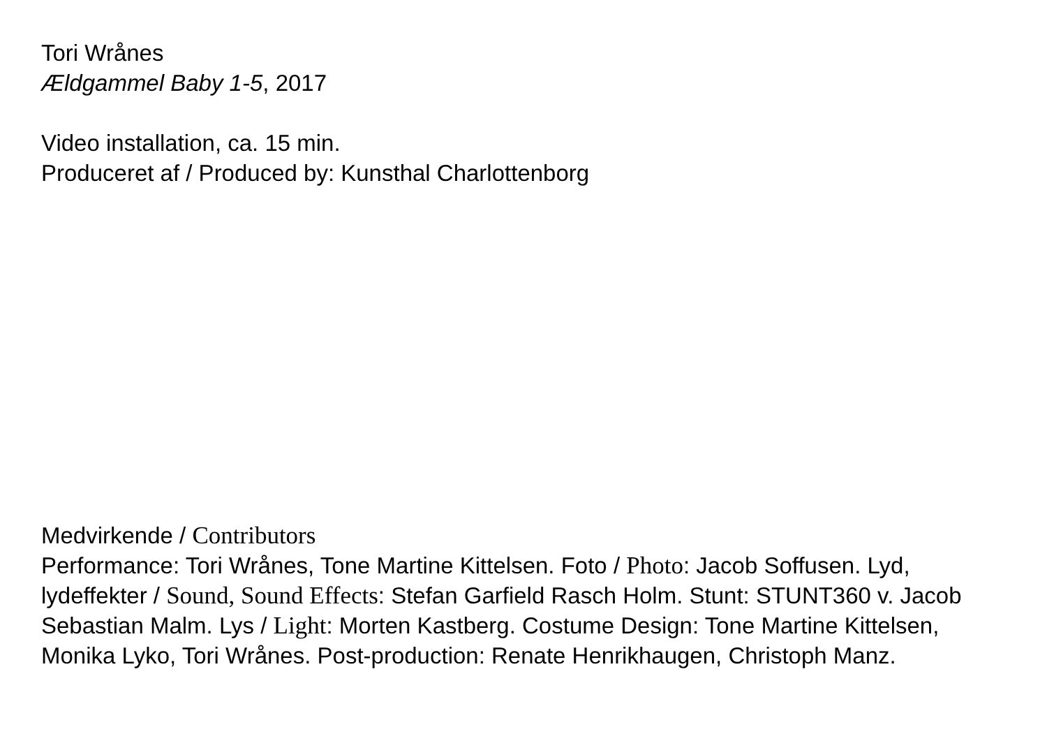Tori Wrånes
Ældgammel Baby 1-5, 2017
Video installation, ca. 15 min.
Produceret af / Produced by: Kunsthal Charlottenborg
Medvirkende / Contributors
Performance: Tori Wrånes, Tone Martine Kittelsen. Foto / Photo: Jacob Soffusen. Lyd, lydeffekter / Sound, Sound Effects: Stefan Garfield Rasch Holm. Stunt: STUNT360 v. Jacob Sebastian Malm. Lys / Light: Morten Kastberg. Costume Design: Tone Martine Kittelsen, Monika Lyko, Tori Wrånes. Post-production: Renate Henrikhaugen, Christoph Manz.